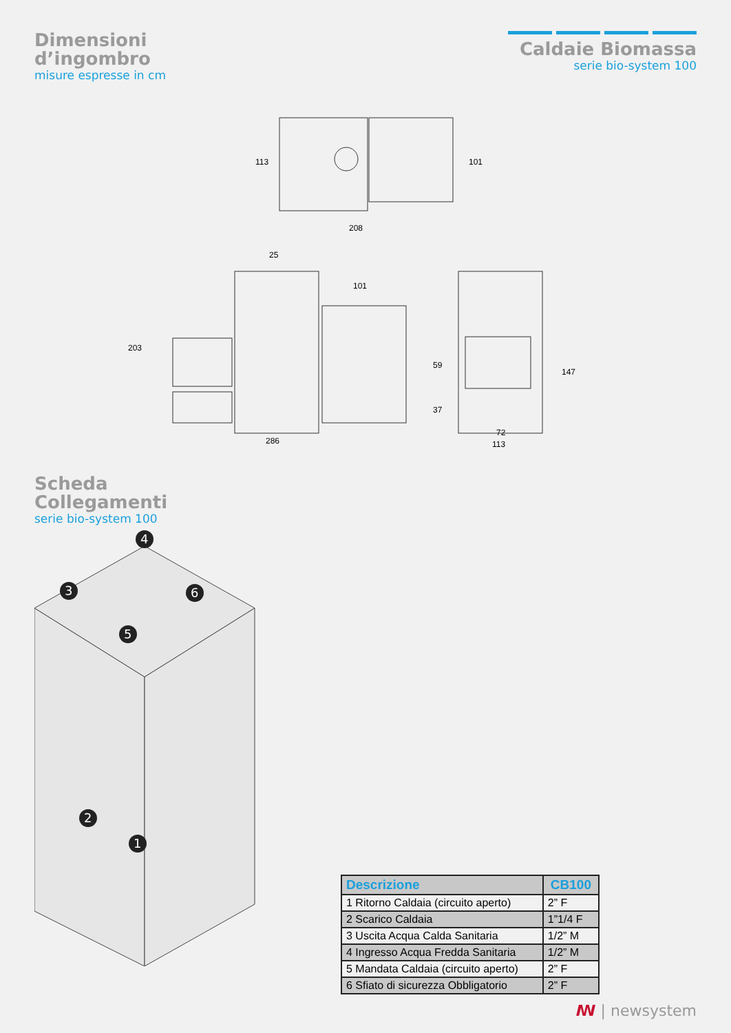Dimensioni
d’ingombro
misure espresse in cm
Caldaie Biomassa
serie bio-system 100
208
25
101
286
72
113
113
101
203
59
37
147
Scheda
Collegamenti
serie bio-system 100
4
3
6
5
2
1
| Descrizione | CB100 |
| --- | --- |
| 1 Ritorno Caldaia (circuito aperto) | 2” F |
| 2 Scarico Caldaia | 1”1/4 F |
| 3 Uscita Acqua Calda Sanitaria | 1/2” M |
| 4 Ingresso Acqua Fredda Sanitaria | 1/2” M |
| 5 Mandata Caldaia (circuito aperto) | 2” F |
| 6 Sfiato di sicurezza Obbligatorio | 2” F |
ꟿ | newsystem